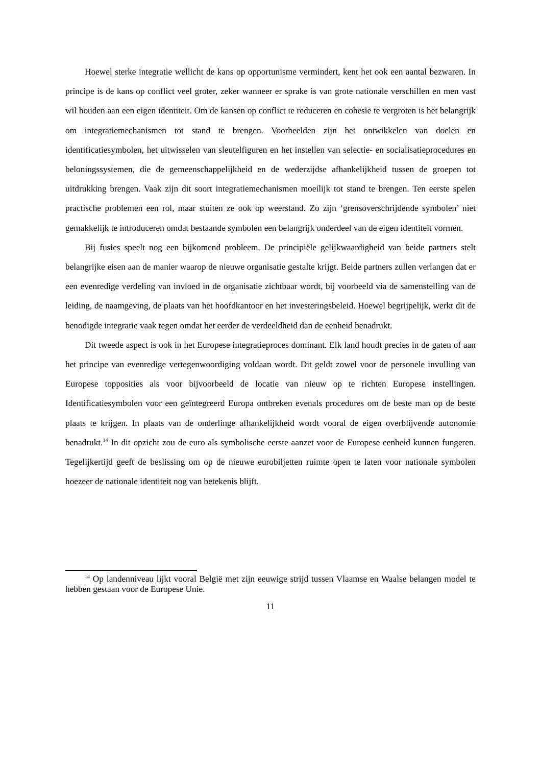Hoewel sterke integratie wellicht de kans op opportunisme vermindert, kent het ook een aantal bezwaren. In principe is de kans op conflict veel groter, zeker wanneer er sprake is van grote nationale verschillen en men vast wil houden aan een eigen identiteit. Om de kansen op conflict te reduceren en cohesie te vergroten is het belangrijk om integratiemechanismen tot stand te brengen. Voorbeelden zijn het ontwikkelen van doelen en identificatiesymbolen, het uitwisselen van sleutelfiguren en het instellen van selectie- en socialisatieprocedures en beloningssystemen, die de gemeenschappelijkheid en de wederzijdse afhankelijkheid tussen de groepen tot uitdrukking brengen. Vaak zijn dit soort integratiemechanismen moeilijk tot stand te brengen. Ten eerste spelen practische problemen een rol, maar stuiten ze ook op weerstand. Zo zijn ‘grensoverschrijdende symbolen’ niet gemakkelijk te introduceren omdat bestaande symbolen een belangrijk onderdeel van de eigen identiteit vormen.
Bij fusies speelt nog een bijkomend probleem. De principiële gelijkwaardigheid van beide partners stelt belangrijke eisen aan de manier waarop de nieuwe organisatie gestalte krijgt. Beide partners zullen verlangen dat er een evenredige verdeling van invloed in de organisatie zichtbaar wordt, bij voorbeeld via de samenstelling van de leiding, de naamgeving, de plaats van het hoofdkantoor en het investeringsbeleid. Hoewel begrijpelijk, werkt dit de benodigde integratie vaak tegen omdat het eerder de verdeeldheid dan de eenheid benadrukt.
Dit tweede aspect is ook in het Europese integratieproces dominant. Elk land houdt precies in de gaten of aan het principe van evenredige vertegenwoordiging voldaan wordt. Dit geldt zowel voor de personele invulling van Europese topposities als voor bijvoorbeeld de locatie van nieuw op te richten Europese instellingen. Identificatiesymbolen voor een geïntegreerd Europa ontbreken evenals procedures om de beste man op de beste plaats te krijgen. In plaats van de onderlinge afhankelijkheid wordt vooral de eigen overblijvende autonomie benadrukt.<sup>14</sup> In dit opzicht zou de euro als symbolische eerste aanzet voor de Europese eenheid kunnen fungeren. Tegelijkertijd geeft de beslissing om op de nieuwe eurobiljetten ruimte open te laten voor nationale symbolen hoezeer de nationale identiteit nog van betekenis blijft.
<sup>14</sup> Op landenniveau lijkt vooral België met zijn eeuwige strijd tussen Vlaamse en Waalse belangen model te hebben gestaan voor de Europese Unie.
11